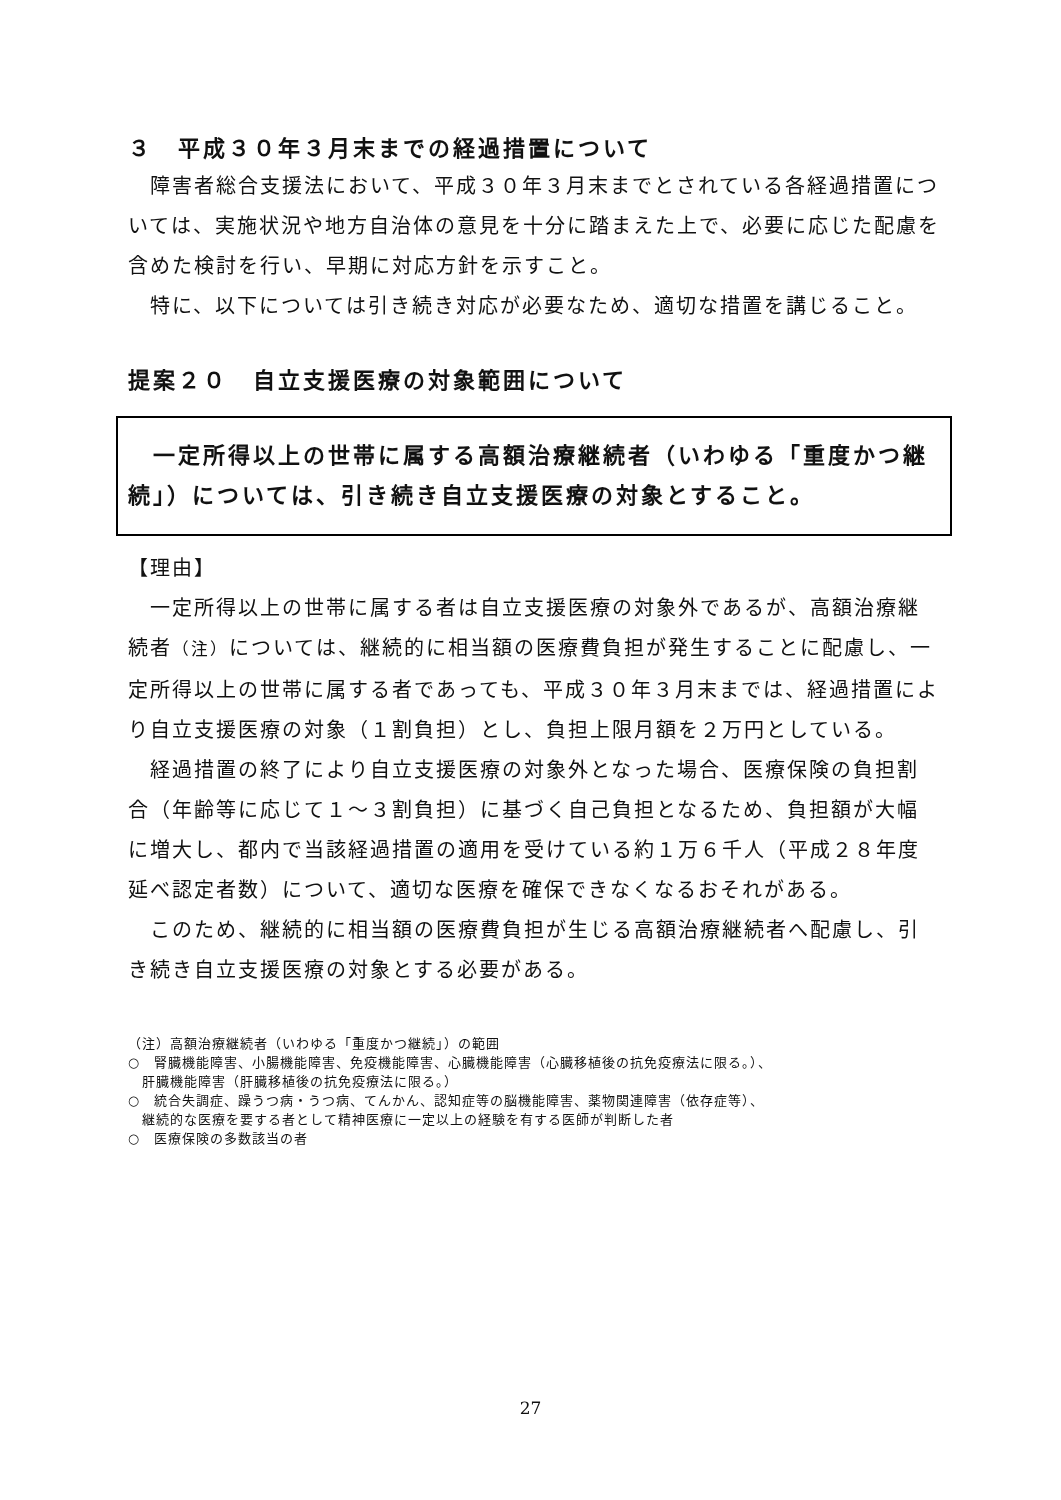３　平成３０年３月末までの経過措置について
　障害者総合支援法において、平成３０年３月末までとされている各経過措置については、実施状況や地方自治体の意見を十分に踏まえた上で、必要に応じた配慮を含めた検討を行い、早期に対応方針を示すこと。
　特に、以下については引き続き対応が必要なため、適切な措置を講じること。
提案２０　自立支援医療の対象範囲について
　一定所得以上の世帯に属する高額治療継続者（いわゆる「重度かつ継続」）については、引き続き自立支援医療の対象とすること。
【理由】
　一定所得以上の世帯に属する者は自立支援医療の対象外であるが、高額治療継続者（注）については、継続的に相当額の医療費負担が発生することに配慮し、一定所得以上の世帯に属する者であっても、平成３０年３月末までは、経過措置により自立支援医療の対象（１割負担）とし、負担上限月額を２万円としている。
　経過措置の終了により自立支援医療の対象外となった場合、医療保険の負担割合（年齢等に応じて１～３割負担）に基づく自己負担となるため、負担額が大幅に増大し、都内で当該経過措置の適用を受けている約１万６千人（平成２８年度延べ認定者数）について、適切な医療を確保できなくなるおそれがある。
　このため、継続的に相当額の医療費負担が生じる高額治療継続者へ配慮し、引き続き自立支援医療の対象とする必要がある。
（注）高額治療継続者（いわゆる「重度かつ継続」）の範囲
○　腎臓機能障害、小腸機能障害、免疫機能障害、心臓機能障害（心臓移植後の抗免疫療法に限る。）、
　肝臓機能障害（肝臓移植後の抗免疫療法に限る。）
○　統合失調症、躁うつ病・うつ病、てんかん、認知症等の脳機能障害、薬物関連障害（依存症等）、
　継続的な医療を要する者として精神医療に一定以上の経験を有する医師が判断した者
○　医療保険の多数該当の者
27